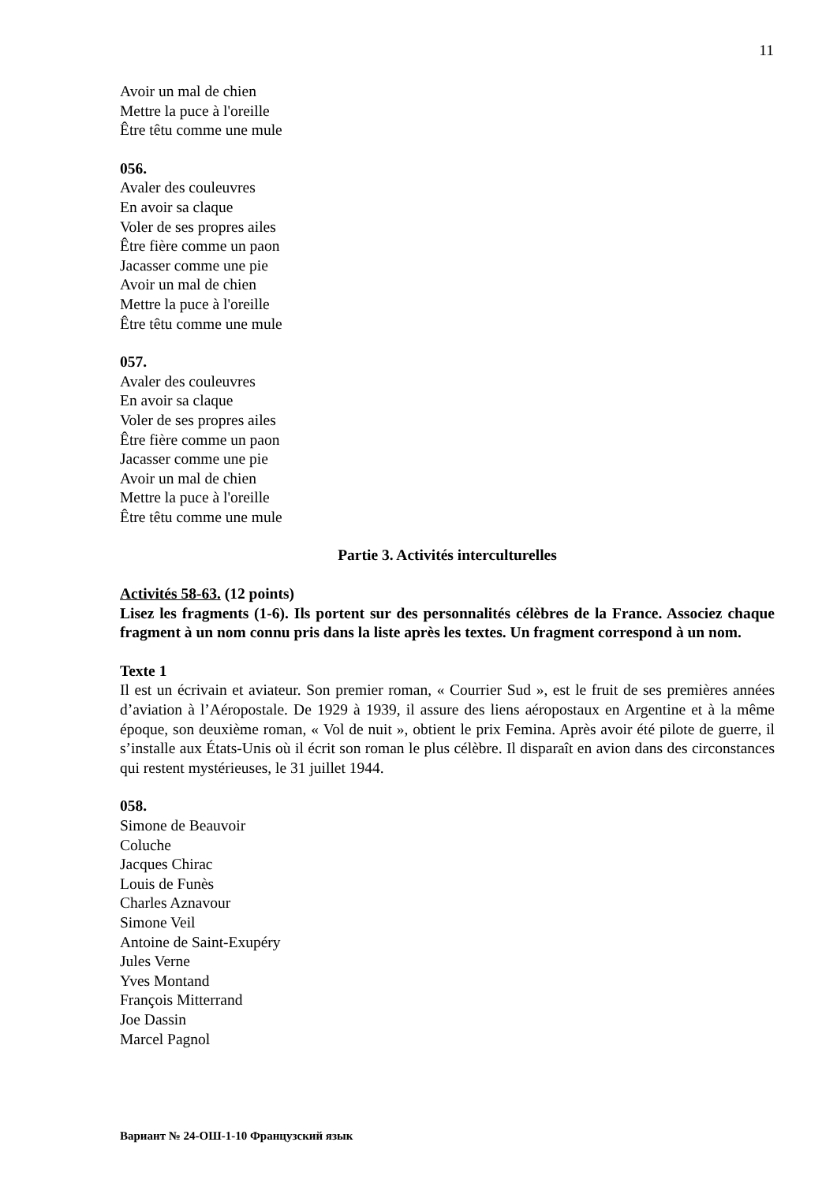11
Avoir un mal de chien
Mettre la puce à l'oreille
Être têtu comme une mule
056.
Avaler des couleuvres
En avoir sa claque
Voler de ses propres ailes
Être fière comme un paon
Jacasser comme une pie
Avoir un mal de chien
Mettre la puce à l'oreille
Être têtu comme une mule
057.
Avaler des couleuvres
En avoir sa claque
Voler de ses propres ailes
Être fière comme un paon
Jacasser comme une pie
Avoir un mal de chien
Mettre la puce à l'oreille
Être têtu comme une mule
Partie 3. Activités interculturelles
Activités 58-63. (12 points)
Lisez les fragments (1-6). Ils portent sur des personnalités célèbres de la France. Associez chaque fragment à un nom connu pris dans la liste après les textes. Un fragment correspond à un nom.
Texte 1
Il est un écrivain et aviateur. Son premier roman, « Courrier Sud », est le fruit de ses premières années d’aviation à l’Aéropostale. De 1929 à 1939, il assure des liens aéropostaux en Argentine et à la même époque, son deuxième roman, « Vol de nuit », obtient le prix Femina. Après avoir été pilote de guerre, il s’installe aux États-Unis où il écrit son roman le plus célèbre. Il disparaît en avion dans des circonstances qui restent mystérieuses, le 31 juillet 1944.
058.
Simone de Beauvoir
Coluche
Jacques Chirac
Louis de Funès
Charles Aznavour
Simone Veil
Antoine de Saint-Exupéry
Jules Verne
Yves Montand
François Mitterrand
Joe Dassin
Marcel Pagnol
Вариант № 24-ОШ-1-10 Французский язык